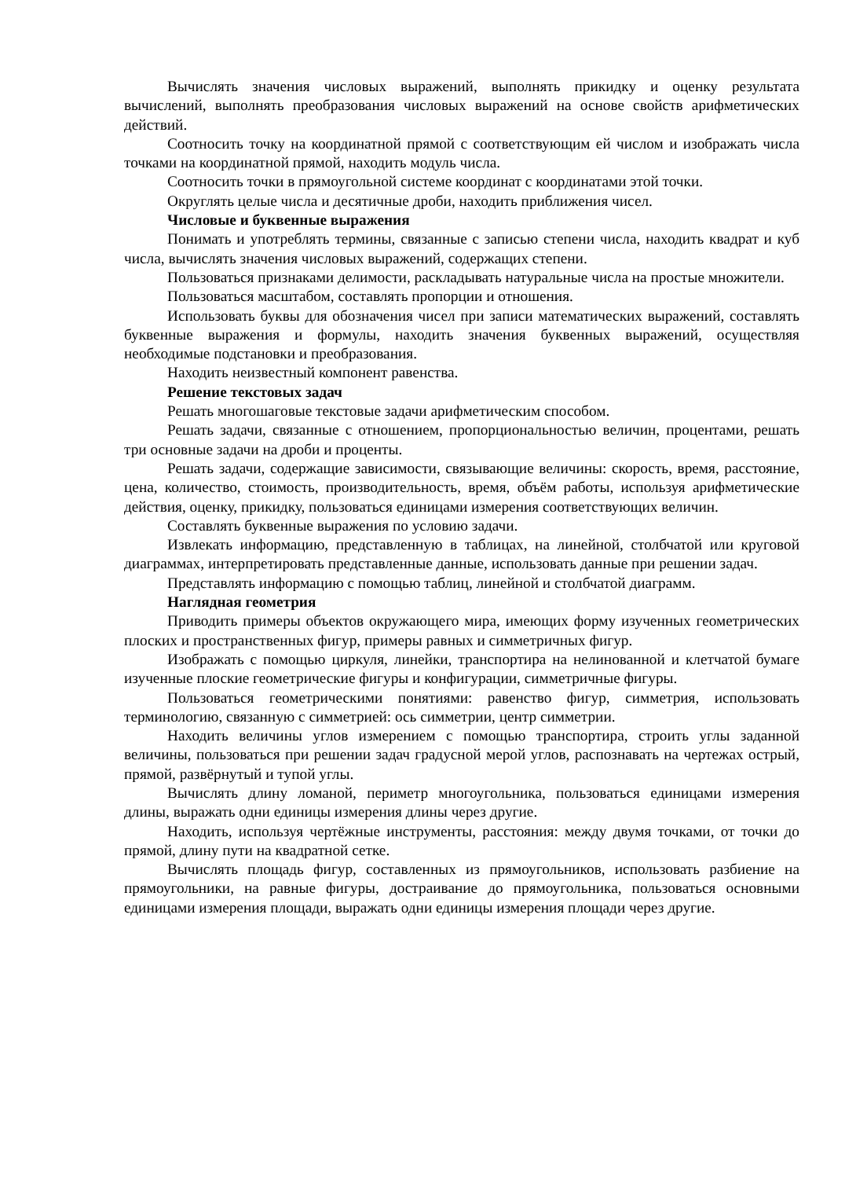Вычислять значения числовых выражений, выполнять прикидку и оценку результата вычислений, выполнять преобразования числовых выражений на основе свойств арифметических действий.
Соотносить точку на координатной прямой с соответствующим ей числом и изображать числа точками на координатной прямой, находить модуль числа.
Соотносить точки в прямоугольной системе координат с координатами этой точки.
Округлять целые числа и десятичные дроби, находить приближения чисел.
Числовые и буквенные выражения
Понимать и употреблять термины, связанные с записью степени числа, находить квадрат и куб числа, вычислять значения числовых выражений, содержащих степени.
Пользоваться признаками делимости, раскладывать натуральные числа на простые множители.
Пользоваться масштабом, составлять пропорции и отношения.
Использовать буквы для обозначения чисел при записи математических выражений, составлять буквенные выражения и формулы, находить значения буквенных выражений, осуществляя необходимые подстановки и преобразования.
Находить неизвестный компонент равенства.
Решение текстовых задач
Решать многошаговые текстовые задачи арифметическим способом.
Решать задачи, связанные с отношением, пропорциональностью величин, процентами, решать три основные задачи на дроби и проценты.
Решать задачи, содержащие зависимости, связывающие величины: скорость, время, расстояние, цена, количество, стоимость, производительность, время, объём работы, используя арифметические действия, оценку, прикидку, пользоваться единицами измерения соответствующих величин.
Составлять буквенные выражения по условию задачи.
Извлекать информацию, представленную в таблицах, на линейной, столбчатой или круговой диаграммах, интерпретировать представленные данные, использовать данные при решении задач.
Представлять информацию с помощью таблиц, линейной и столбчатой диаграмм.
Наглядная геометрия
Приводить примеры объектов окружающего мира, имеющих форму изученных геометрических плоских и пространственных фигур, примеры равных и симметричных фигур.
Изображать с помощью циркуля, линейки, транспортира на нелинованной и клетчатой бумаге изученные плоские геометрические фигуры и конфигурации, симметричные фигуры.
Пользоваться геометрическими понятиями: равенство фигур, симметрия, использовать терминологию, связанную с симметрией: ось симметрии, центр симметрии.
Находить величины углов измерением с помощью транспортира, строить углы заданной величины, пользоваться при решении задач градусной мерой углов, распознавать на чертежах острый, прямой, развёрнутый и тупой углы.
Вычислять длину ломаной, периметр многоугольника, пользоваться единицами измерения длины, выражать одни единицы измерения длины через другие.
Находить, используя чертёжные инструменты, расстояния: между двумя точками, от точки до прямой, длину пути на квадратной сетке.
Вычислять площадь фигур, составленных из прямоугольников, использовать разбиение на прямоугольники, на равные фигуры, достраивание до прямоугольника, пользоваться основными единицами измерения площади, выражать одни единицы измерения площади через другие.